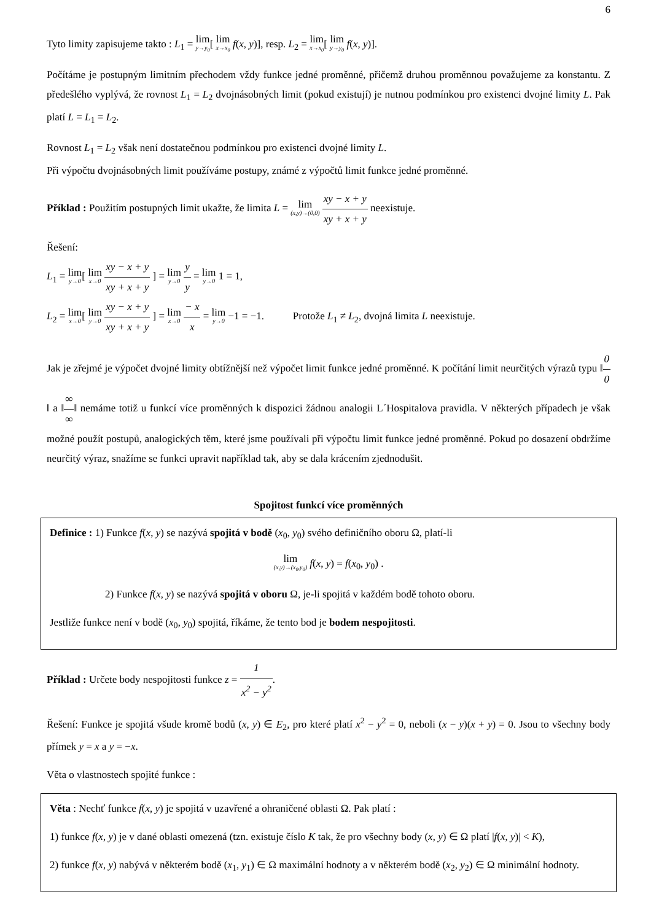6
Tyto limity zapisujeme takto : L<sub>1</sub> = lim y→y<sub>0</sub>[ lim x→x<sub>0</sub> f(x, y)], resp. L<sub>2</sub> = lim x→x<sub>0</sub>[ lim y→y<sub>0</sub> f(x, y)].
Počítáme je postupným limitním přechodem vždy funkce jedné proměnné, přičemž druhou proměnnou považujeme za konstantu. Z předešlého vyplývá, že rovnost L<sub>1</sub> = L<sub>2</sub> dvojnásobných limit (pokud existují) je nutnou podmínkou pro existenci dvojné limity L. Pak platí L = L<sub>1</sub> = L<sub>2</sub>.
Rovnost L<sub>1</sub> = L<sub>2</sub> však není dostatečnou podmínkou pro existenci dvojné limity L.
Při výpočtu dvojnásobných limit používáme postupy, známé z výpočtů limit funkce jedné proměnné.
Příklad : Použitím postupných limit ukažte, že limita L = lim (x,y)→(0,0) xy − x + y xy + x + y neexistuje.
Řešení:
L<sub>1</sub> = lim y→0[ lim x→0 xy − x + y xy + x + y ] = lim y→0 y y = lim y→0 1 = 1,
L<sub>2</sub> = lim x→0[ lim y→0 xy − x + y xy + x + y ] = lim x→0 − x x = lim y→0 −1 = −1. Protože L<sub>1</sub> ≠ L<sub>2</sub>, dvojná limita L neexistuje.
Jak je zřejmé je výpočet dvojné limity obtížnější než výpočet limit funkce jedné proměnné. K počítání limit neurčitých výrazů typu ‖0 0‖ a ‖∞ ∞‖ nemáme totiž u funkcí více proměnných k dispozici žádnou analogii L´Hospitalova pravidla. V některých případech je však možné použít postupů, analogických těm, které jsme používali při výpočtu limit funkce jedné proměnné. Pokud po dosazení obdržíme neurčitý výraz, snažíme se funkci upravit například tak, aby se dala krácením zjednodušit.
Spojitost funkcí více proměnných
Definice : 1) Funkce f(x, y) se nazývá spojitá v bodě (x<sub>0</sub>, y<sub>0</sub>) svého definičního oboru Ω, platí-li
lim (x,y)→(x<sub>0</sub>,y<sub>0</sub>) f(x, y) = f(x<sub>0</sub>, y<sub>0</sub>) .
2) Funkce f(x, y) se nazývá spojitá v oboru Ω, je-li spojitá v každém bodě tohoto oboru.
Jestliže funkce není v bodě (x<sub>0</sub>, y<sub>0</sub>) spojitá, říkáme, že tento bod je bodem nespojitosti.
Příklad : Určete body nespojitosti funkce z = 1 x<sup>2</sup> − y<sup>2</sup>.
Řešení: Funkce je spojitá všude kromě bodů (x, y) ∈ E<sub>2</sub>, pro které platí x<sup>2</sup> − y<sup>2</sup> = 0, neboli (x − y)(x + y) = 0. Jsou to všechny body přímek y = x a y = −x.
Věta o vlastnostech spojité funkce :
Věta : Nechť funkce f(x, y) je spojitá v uzavřené a ohraničené oblasti Ω. Pak platí :
1) funkce f(x, y) je v dané oblasti omezená (tzn. existuje číslo K tak, že pro všechny body (x, y) ∈ Ω platí |f(x, y)| < K),
2) funkce f(x, y) nabývá v některém bodě (x<sub>1</sub>, y<sub>1</sub>) ∈ Ω maximální hodnoty a v některém bodě (x<sub>2</sub>, y<sub>2</sub>) ∈ Ω minimální hodnoty.